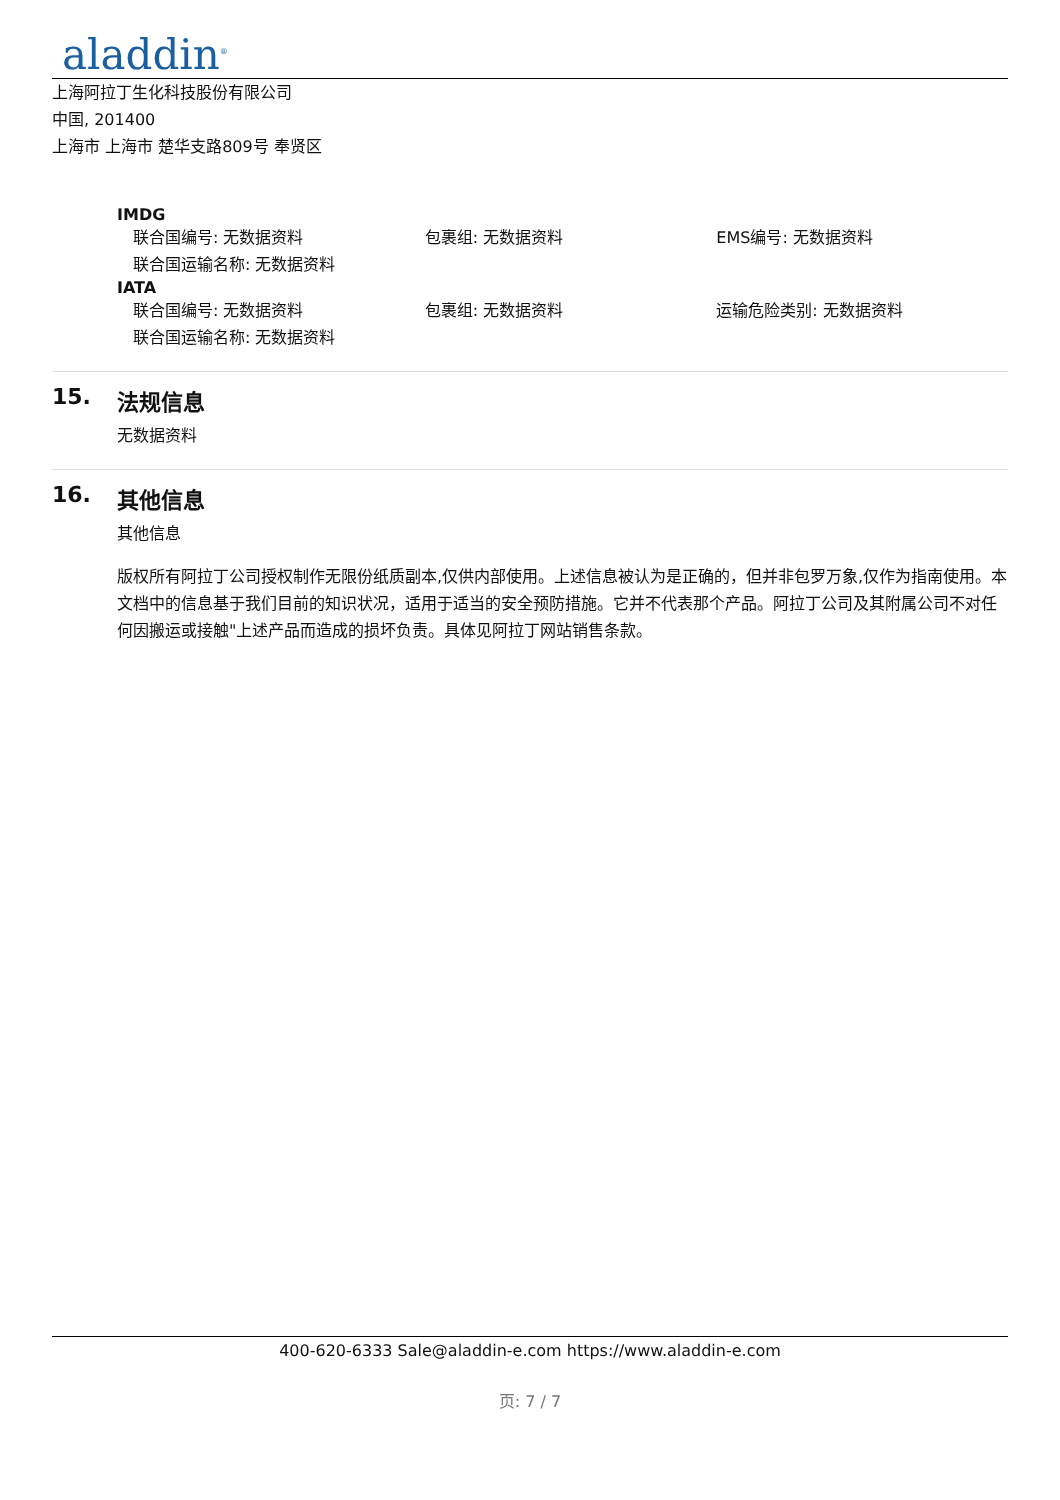aladdin<sup>®</sup>
上海阿拉丁生化科技股份有限公司
中国, 201400
上海市 上海市 楚华支路809号 奉贤区
IMDG
联合国编号: 无数据资料 包裹组: 无数据资料 EMS编号: 无数据资料
联合国运输名称: 无数据资料
IATA
联合国编号: 无数据资料 包裹组: 无数据资料 运输危险类别: 无数据资料
联合国运输名称: 无数据资料
15. 法规信息
无数据资料
16. 其他信息
其他信息
版权所有阿拉丁公司授权制作无限份纸质副本,仅供内部使用。上述信息被认为是正确的，但并非包罗万象,仅作为指南使用。本文档中的信息基于我们目前的知识状况，适用于适当的安全预防措施。它并不代表那个产品。阿拉丁公司及其附属公司不对任何因搬运或接触"上述产品而造成的损坏负责。具体见阿拉丁网站销售条款。
400-620-6333 Sale@aladdin-e.com https://www.aladdin-e.com
页: 7 / 7